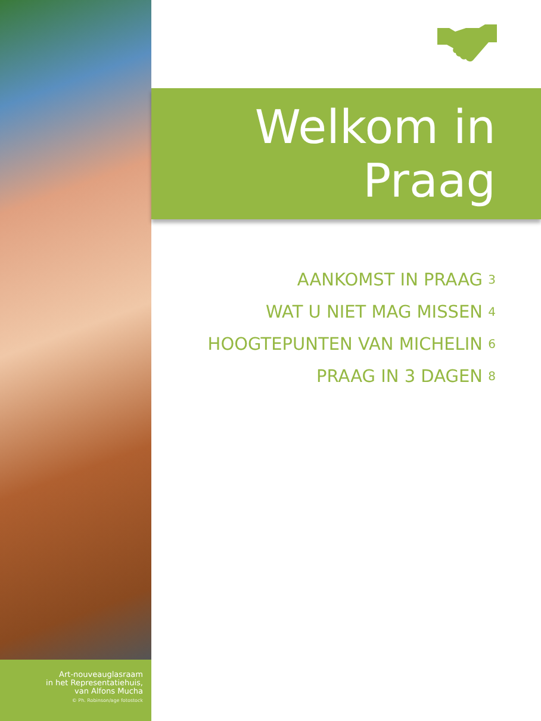Art-nouveauglasraam
in het Representatiehuis,
van Alfons Mucha
© Ph. Robinson/age fotostock
Welkom in
Praag
AANKOMST IN PRAAG 3
WAT U NIET MAG MISSEN 4
HOOGTEPUNTEN VAN MICHELIN 6
PRAAG IN 3 DAGEN 8